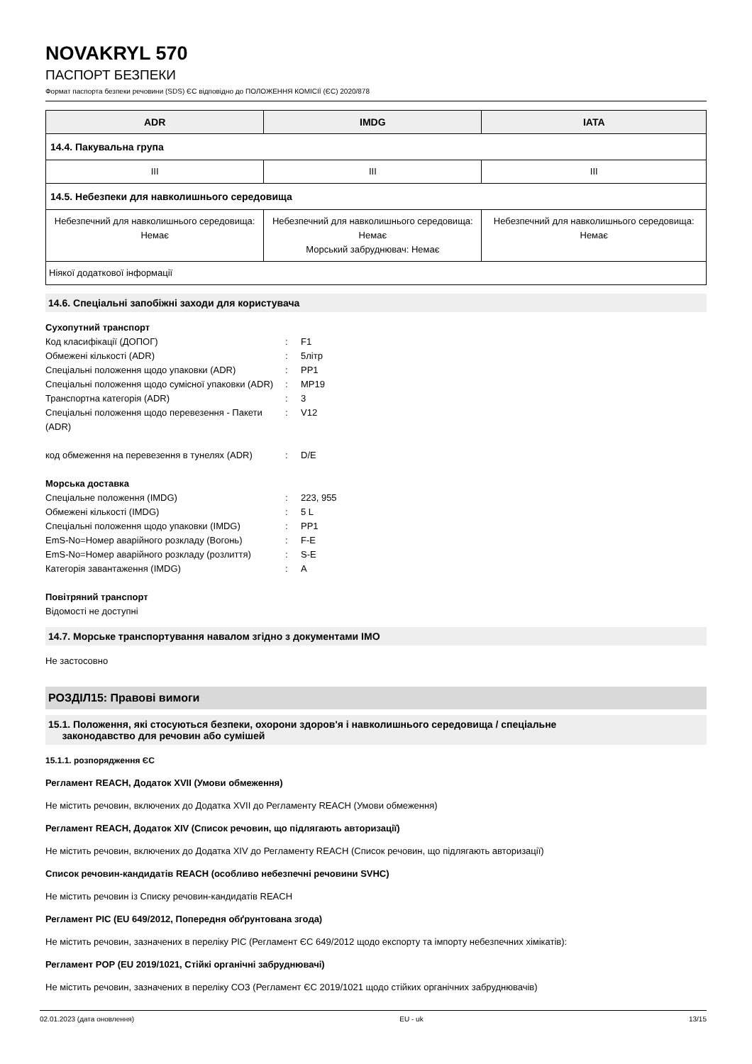NOVAKRYL 570
ПАСПОРТ БЕЗПЕКИ
Формат паспорта безпеки речовини (SDS) ЄС відповідно до ПОЛОЖЕННЯ КОМІСІЇ (ЄС) 2020/878
| ADR | IMDG | IATA |
| --- | --- | --- |
| 14.4. Пакувальна група | | |
| III | III | III |
| 14.5. Небезпеки для навколишнього середовища | | |
| Небезпечний для навколишнього середовища: Немає | Небезпечний для навколишнього середовища: Немає Морський забруднювач: Немає | Небезпечний для навколишнього середовища: Немає |
| Ніякої додаткової інформації | | |
14.6. Спеціальні запобіжні заходи для користувача
Сухопутний транспорт
| Код класифікації (ДОПОГ) | : | F1 |
| Обмежені кількості (ADR) | : | 5літр |
| Спеціальні положення щодо упаковки (ADR) | : | PP1 |
| Спеціальні положення щодо сумісної упаковки (ADR) | : | MP19 |
| Транспортна категорія (ADR) | : | 3 |
| Спеціальні положення щодо перевезення - Пакети (ADR) | : | V12 |
| код обмеження на перевезення в тунелях (ADR) | : | D/E |
Морська доставка
| Спеціальне положення (IMDG) | : | 223, 955 |
| Обмежені кількості (IMDG) | : | 5 L |
| Спеціальні положення щодо упаковки (IMDG) | : | PP1 |
| EmS-No=Номер аварійного розкладу (Вогонь) | : | F-E |
| EmS-No=Номер аварійного розкладу (розлиття) | : | S-E |
| Категорія завантаження (IMDG) | : | A |
Повітряний транспорт
Відомості не доступні
14.7. Морське транспортування навалом згідно з документами IMO
Не застосовно
РОЗДІЛ15: Правові вимоги
15.1. Положення, які стосуються безпеки, охорони здоров'я і навколишнього середовища / спеціальне
законодавство для речовин або сумішей
15.1.1. розпорядження ЄС
Регламент REACH, Додаток XVII (Умови обмеження)
Не містить речовин, включених до Додатка XVII до Регламенту REACH (Умови обмеження)
Регламент REACH, Додаток XIV (Список речовин, що підлягають авторизації)
Не містить речовин, включених до Додатка XIV до Регламенту REACH (Список речовин, що підлягають авторизації)
Список речовин-кандидатів REACH (особливо небезпечні речовини SVHC)
Не містить речовин із Списку речовин-кандидатів REACH
Регламент PIC (EU 649/2012, Попередня обґрунтована згода)
Не містить речовин, зазначених в переліку PIC (Регламент ЄС 649/2012 щодо експорту та імпорту небезпечних хімікатів):
Регламент POP (EU 2019/1021, Стійкі органічні забруднювачі)
Не містить речовин, зазначених в переліку СОЗ (Регламент ЄС 2019/1021 щодо стійких органічних забруднювачів)
02.01.2023 (дата оновлення) EU - uk 13/15